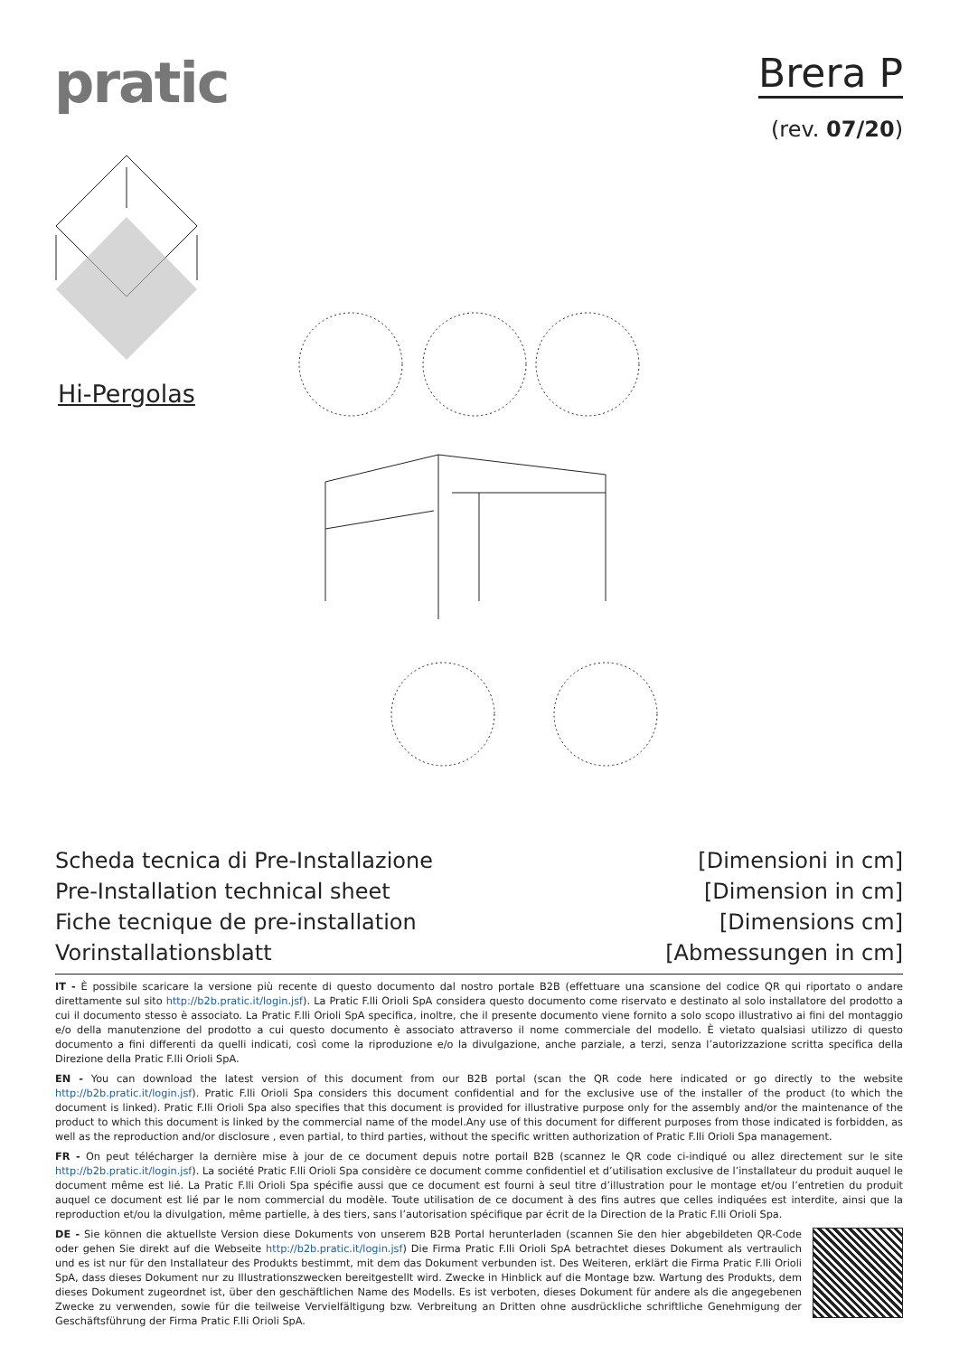pratic
Brera P
(rev. 07/20)
Hi-Pergolas
Scheda tecnica di Pre-Installazione
Pre-Installation technical sheet
Fiche tecnique de pre-installation
Vorinstallationsblatt
[Dimensioni in cm]
[Dimension in cm]
[Dimensions cm]
[Abmessungen in cm]
IT - È possibile scaricare la versione più recente di questo documento dal nostro portale B2B (effettuare una scansione del codice QR qui riportato o andare direttamente sul sito http://b2b.pratic.it/login.jsf). La Pratic F.lli Orioli SpA considera questo documento come riservato e destinato al solo installatore del prodotto a cui il documento stesso è associato. La Pratic F.lli Orioli SpA specifica, inoltre, che il presente documento viene fornito a solo scopo illustrativo ai fini del montaggio e/o della manutenzione del prodotto a cui questo documento è associato attraverso il nome commerciale del modello. È vietato qualsiasi utilizzo di questo documento a fini differenti da quelli indicati, così come la riproduzione e/o la divulgazione, anche parziale, a terzi, senza l’autorizzazione scritta specifica della Direzione della Pratic F.lli Orioli SpA.
EN - You can download the latest version of this document from our B2B portal (scan the QR code here indicated or go directly to the website http://b2b.pratic.it/login.jsf). Pratic F.lli Orioli Spa considers this document confidential and for the exclusive use of the installer of the product (to which the document is linked). Pratic F.lli Orioli Spa also specifies that this document is provided for illustrative purpose only for the assembly and/or the maintenance of the product to which this document is linked by the commercial name of the model.Any use of this document for different purposes from those indicated is forbidden, as well as the reproduction and/or disclosure , even partial, to third parties, without the specific written authorization of Pratic F.lli Orioli Spa management.
FR - On peut télécharger la dernière mise à jour de ce document depuis notre portail B2B (scannez le QR code ci-indiqué ou allez directement sur le site http://b2b.pratic.it/login.jsf). La société Pratic F.lli Orioli Spa considère ce document comme confidentiel et d’utilisation exclusive de l’installateur du produit auquel le document même est lié. La Pratic F.lli Orioli Spa spécifie aussi que ce document est fourni à seul titre d’illustration pour le montage et/ou l’entretien du produit auquel ce document est lié par le nom commercial du modèle. Toute utilisation de ce document à des fins autres que celles indiquées est interdite, ainsi que la reproduction et/ou la divulgation, même partielle, à des tiers, sans l’autorisation spécifique par écrit de la Direction de la Pratic F.lli Orioli Spa.
DE - Sie können die aktuellste Version diese Dokuments von unserem B2B Portal herunterladen (scannen Sie den hier abgebildeten QR-Code oder gehen Sie direkt auf die Webseite http://b2b.pratic.it/login.jsf) Die Firma Pratic F.lli Orioli SpA betrachtet dieses Dokument als vertraulich und es ist nur für den Installateur des Produkts bestimmt, mit dem das Dokument verbunden ist. Des Weiteren, erklärt die Firma Pratic F.lli Orioli SpA, dass dieses Dokument nur zu Illustrationszwecken bereitgestellt wird. Zwecke in Hinblick auf die Montage bzw. Wartung des Produkts, dem dieses Dokument zugeordnet ist, über den geschäftlichen Name des Modells. Es ist verboten, dieses Dokument für andere als die angegebenen Zwecke zu verwenden, sowie für die teilweise Vervielfältigung bzw. Verbreitung an Dritten ohne ausdrückliche schriftliche Genehmigung der Geschäftsführung der Firma Pratic F.lli Orioli SpA.